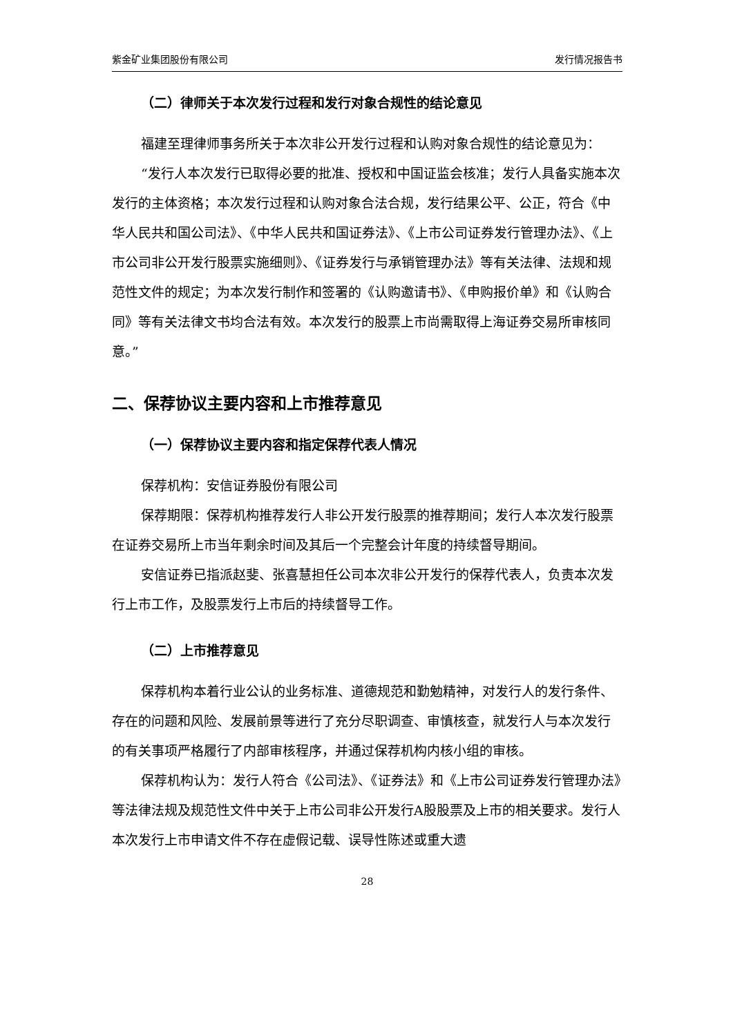紫金矿业集团股份有限公司 发行情况报告书
（二）律师关于本次发行过程和发行对象合规性的结论意见
福建至理律师事务所关于本次非公开发行过程和认购对象合规性的结论意见为：
“发行人本次发行已取得必要的批准、授权和中国证监会核准；发行人具备实施本次发行的主体资格；本次发行过程和认购对象合法合规，发行结果公平、公正，符合《中华人民共和国公司法》、《中华人民共和国证券法》、《上市公司证券发行管理办法》、《上市公司非公开发行股票实施细则》、《证券发行与承销管理办法》等有关法律、法规和规范性文件的规定；为本次发行制作和签署的《认购邀请书》、《申购报价单》和《认购合同》等有关法律文书均合法有效。本次发行的股票上市尚需取得上海证券交易所审核同意。”
二、保荐协议主要内容和上市推荐意见
（一）保荐协议主要内容和指定保荐代表人情况
保荐机构：安信证券股份有限公司
保荐期限：保荐机构推荐发行人非公开发行股票的推荐期间；发行人本次发行股票在证券交易所上市当年剩余时间及其后一个完整会计年度的持续督导期间。
安信证券已指派赵斐、张喜慧担任公司本次非公开发行的保荐代表人，负责本次发行上市工作，及股票发行上市后的持续督导工作。
（二）上市推荐意见
保荐机构本着行业公认的业务标准、道德规范和勤勉精神，对发行人的发行条件、存在的问题和风险、发展前景等进行了充分尽职调查、审慎核查，就发行人与本次发行的有关事项严格履行了内部审核程序，并通过保荐机构内核小组的审核。
保荐机构认为：发行人符合《公司法》、《证券法》和《上市公司证券发行管理办法》等法律法规及规范性文件中关于上市公司非公开发行A股股票及上市的相关要求。发行人本次发行上市申请文件不存在虚假记载、误导性陈述或重大遗
28